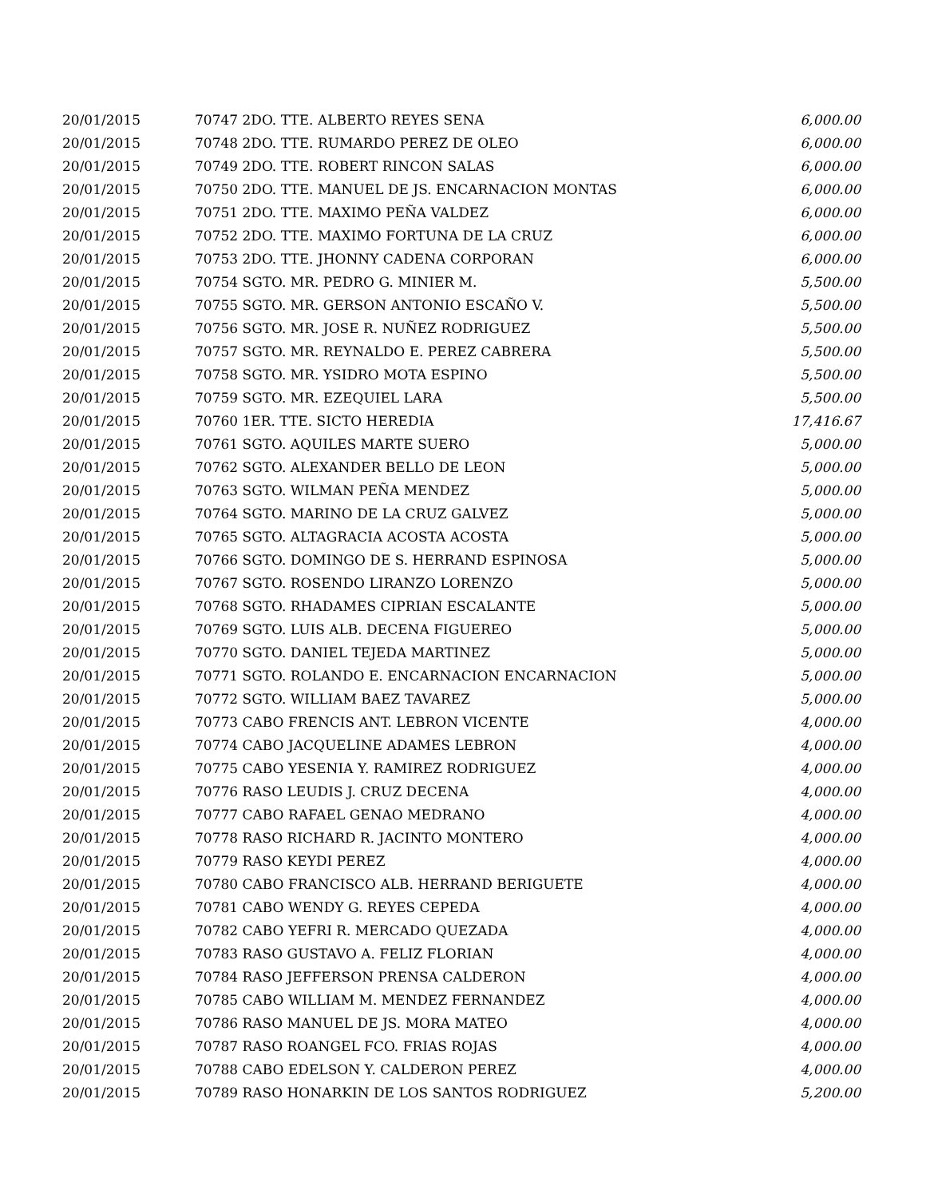| 20/01/2015 | 70747 2DO. TTE. ALBERTO REYES SENA | 6,000.00 |
| 20/01/2015 | 70748 2DO. TTE. RUMARDO PEREZ DE OLEO | 6,000.00 |
| 20/01/2015 | 70749 2DO. TTE. ROBERT RINCON SALAS | 6,000.00 |
| 20/01/2015 | 70750 2DO. TTE. MANUEL DE JS. ENCARNACION MONTAS | 6,000.00 |
| 20/01/2015 | 70751 2DO. TTE. MAXIMO PEÑA VALDEZ | 6,000.00 |
| 20/01/2015 | 70752 2DO. TTE. MAXIMO FORTUNA DE LA CRUZ | 6,000.00 |
| 20/01/2015 | 70753 2DO. TTE. JHONNY CADENA CORPORAN | 6,000.00 |
| 20/01/2015 | 70754 SGTO. MR. PEDRO G. MINIER M. | 5,500.00 |
| 20/01/2015 | 70755 SGTO. MR. GERSON ANTONIO ESCAÑO V. | 5,500.00 |
| 20/01/2015 | 70756 SGTO. MR. JOSE R. NUÑEZ RODRIGUEZ | 5,500.00 |
| 20/01/2015 | 70757 SGTO. MR. REYNALDO E. PEREZ CABRERA | 5,500.00 |
| 20/01/2015 | 70758 SGTO. MR. YSIDRO MOTA ESPINO | 5,500.00 |
| 20/01/2015 | 70759 SGTO. MR. EZEQUIEL LARA | 5,500.00 |
| 20/01/2015 | 70760 1ER. TTE. SICTO HEREDIA | 17,416.67 |
| 20/01/2015 | 70761 SGTO. AQUILES MARTE SUERO | 5,000.00 |
| 20/01/2015 | 70762 SGTO. ALEXANDER BELLO DE LEON | 5,000.00 |
| 20/01/2015 | 70763 SGTO. WILMAN PEÑA MENDEZ | 5,000.00 |
| 20/01/2015 | 70764 SGTO. MARINO DE LA CRUZ GALVEZ | 5,000.00 |
| 20/01/2015 | 70765 SGTO. ALTAGRACIA ACOSTA ACOSTA | 5,000.00 |
| 20/01/2015 | 70766 SGTO. DOMINGO DE S. HERRAND ESPINOSA | 5,000.00 |
| 20/01/2015 | 70767 SGTO. ROSENDO LIRANZO LORENZO | 5,000.00 |
| 20/01/2015 | 70768 SGTO. RHADAMES CIPRIAN ESCALANTE | 5,000.00 |
| 20/01/2015 | 70769 SGTO. LUIS ALB. DECENA FIGUEREO | 5,000.00 |
| 20/01/2015 | 70770 SGTO. DANIEL TEJEDA MARTINEZ | 5,000.00 |
| 20/01/2015 | 70771 SGTO. ROLANDO E. ENCARNACION ENCARNACION | 5,000.00 |
| 20/01/2015 | 70772 SGTO. WILLIAM BAEZ TAVAREZ | 5,000.00 |
| 20/01/2015 | 70773 CABO FRENCIS ANT. LEBRON VICENTE | 4,000.00 |
| 20/01/2015 | 70774 CABO JACQUELINE ADAMES LEBRON | 4,000.00 |
| 20/01/2015 | 70775 CABO YESENIA Y. RAMIREZ RODRIGUEZ | 4,000.00 |
| 20/01/2015 | 70776 RASO LEUDIS J. CRUZ DECENA | 4,000.00 |
| 20/01/2015 | 70777 CABO RAFAEL GENAO MEDRANO | 4,000.00 |
| 20/01/2015 | 70778 RASO RICHARD R. JACINTO MONTERO | 4,000.00 |
| 20/01/2015 | 70779 RASO KEYDI PEREZ | 4,000.00 |
| 20/01/2015 | 70780 CABO FRANCISCO ALB. HERRAND BERIGUETE | 4,000.00 |
| 20/01/2015 | 70781 CABO WENDY G. REYES CEPEDA | 4,000.00 |
| 20/01/2015 | 70782 CABO YEFRI R. MERCADO QUEZADA | 4,000.00 |
| 20/01/2015 | 70783 RASO GUSTAVO A. FELIZ FLORIAN | 4,000.00 |
| 20/01/2015 | 70784 RASO JEFFERSON PRENSA CALDERON | 4,000.00 |
| 20/01/2015 | 70785 CABO WILLIAM M. MENDEZ FERNANDEZ | 4,000.00 |
| 20/01/2015 | 70786 RASO MANUEL DE JS. MORA MATEO | 4,000.00 |
| 20/01/2015 | 70787 RASO ROANGEL FCO. FRIAS ROJAS | 4,000.00 |
| 20/01/2015 | 70788 CABO EDELSON Y. CALDERON PEREZ | 4,000.00 |
| 20/01/2015 | 70789 RASO HONARKIN DE LOS SANTOS RODRIGUEZ | 5,200.00 |